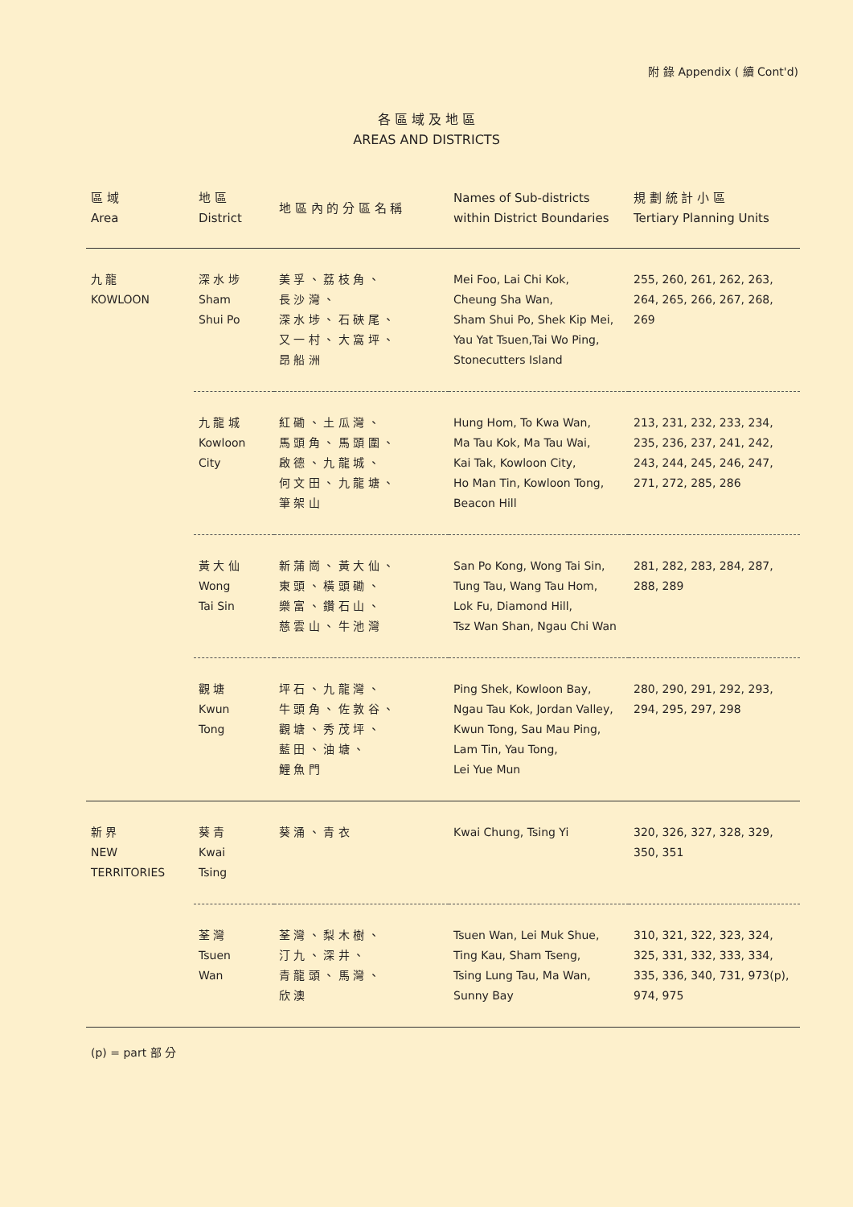附 錄 Appendix ( 續 Cont'd)
各 區 域 及 地 區
AREAS AND DISTRICTS
| 區 域 Area | 地 區 District | 地 區 內 的 分 區 名 稱 | Names of Sub-districts within District Boundaries | 規 劃 統 計 小 區 Tertiary Planning Units |
| --- | --- | --- | --- | --- |
| 九 龍 KOWLOON | 深 水 埗 Sham Shui Po | 美 孚 、 荔 枝 角 、 長 沙 灣 、 深 水 埗 、 石 硤 尾 、 又 一 村 、 大 窩 坪 、 昂 船 洲 | Mei Foo, Lai Chi Kok, Cheung Sha Wan, Sham Shui Po, Shek Kip Mei, Yau Yat Tsuen,Tai Wo Ping, Stonecutters Island | 255, 260, 261, 262, 263, 264, 265, 266, 267, 268, 269 |
| | 九 龍 城 Kowloon City | 紅 磡 、 土 瓜 灣 、 馬 頭 角 、 馬 頭 圍 、 啟 德 、 九 龍 城 、 何 文 田 、 九 龍 塘 、 筆 架 山 | Hung Hom, To Kwa Wan, Ma Tau Kok, Ma Tau Wai, Kai Tak, Kowloon City, Ho Man Tin, Kowloon Tong, Beacon Hill | 213, 231, 232, 233, 234, 235, 236, 237, 241, 242, 243, 244, 245, 246, 247, 271, 272, 285, 286 |
| | 黃 大 仙 Wong Tai Sin | 新 蒲 崗 、 黃 大 仙 、 東 頭 、 橫 頭 磡 、 樂 富 、 鑽 石 山 、 慈 雲 山 、 牛 池 灣 | San Po Kong, Wong Tai Sin, Tung Tau, Wang Tau Hom, Lok Fu, Diamond Hill, Tsz Wan Shan, Ngau Chi Wan | 281, 282, 283, 284, 287, 288, 289 |
| | 觀 塘 Kwun Tong | 坪 石 、 九 龍 灣 、 牛 頭 角 、 佐 敦 谷 、 觀 塘 、 秀 茂 坪 、 藍 田 、 油 塘 、 鯉 魚 門 | Ping Shek, Kowloon Bay, Ngau Tau Kok, Jordan Valley, Kwun Tong, Sau Mau Ping, Lam Tin, Yau Tong, Lei Yue Mun | 280, 290, 291, 292, 293, 294, 295, 297, 298 |
| 新 界 NEW TERRITORIES | 葵 青 Kwai Tsing | 葵 涌 、 青 衣 | Kwai Chung, Tsing Yi | 320, 326, 327, 328, 329, 350, 351 |
| | 荃 灣 Tsuen Wan | 荃 灣 、 梨 木 樹 、 汀 九 、 深 井 、 青 龍 頭 、 馬 灣 、 欣 澳 | Tsuen Wan, Lei Muk Shue, Ting Kau, Sham Tseng, Tsing Lung Tau, Ma Wan, Sunny Bay | 310, 321, 322, 323, 324, 325, 331, 332, 333, 334, 335, 336, 340, 731, 973(p), 974, 975 |
(p) = part 部 分